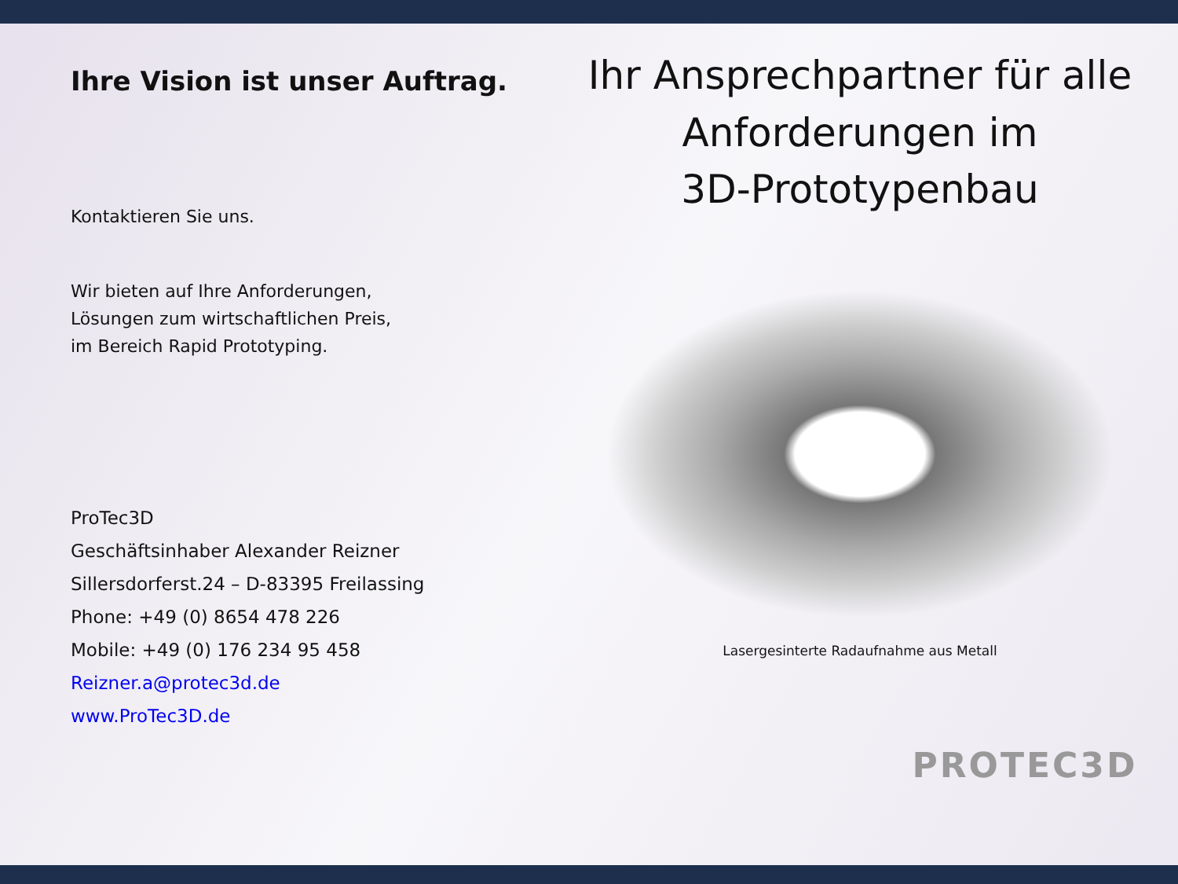Ihre Vision ist unser Auftrag.
Kontaktieren Sie uns.
Wir bieten auf Ihre Anforderungen,
Lösungen zum wirtschaftlichen Preis,
im Bereich Rapid Prototyping.
ProTec3D
Geschäftsinhaber Alexander Reizner
Sillersdorferst.24 – D-83395 Freilassing
Phone: +49 (0) 8654 478 226
Mobile: +49 (0) 176 234 95 458
Reizner.a@protec3d.de
www.ProTec3D.de
Ihr Ansprechpartner für alle Anforderungen im
3D-Prototypenbau
Lasergesinterte Radaufnahme aus Metall
PROTEC3D